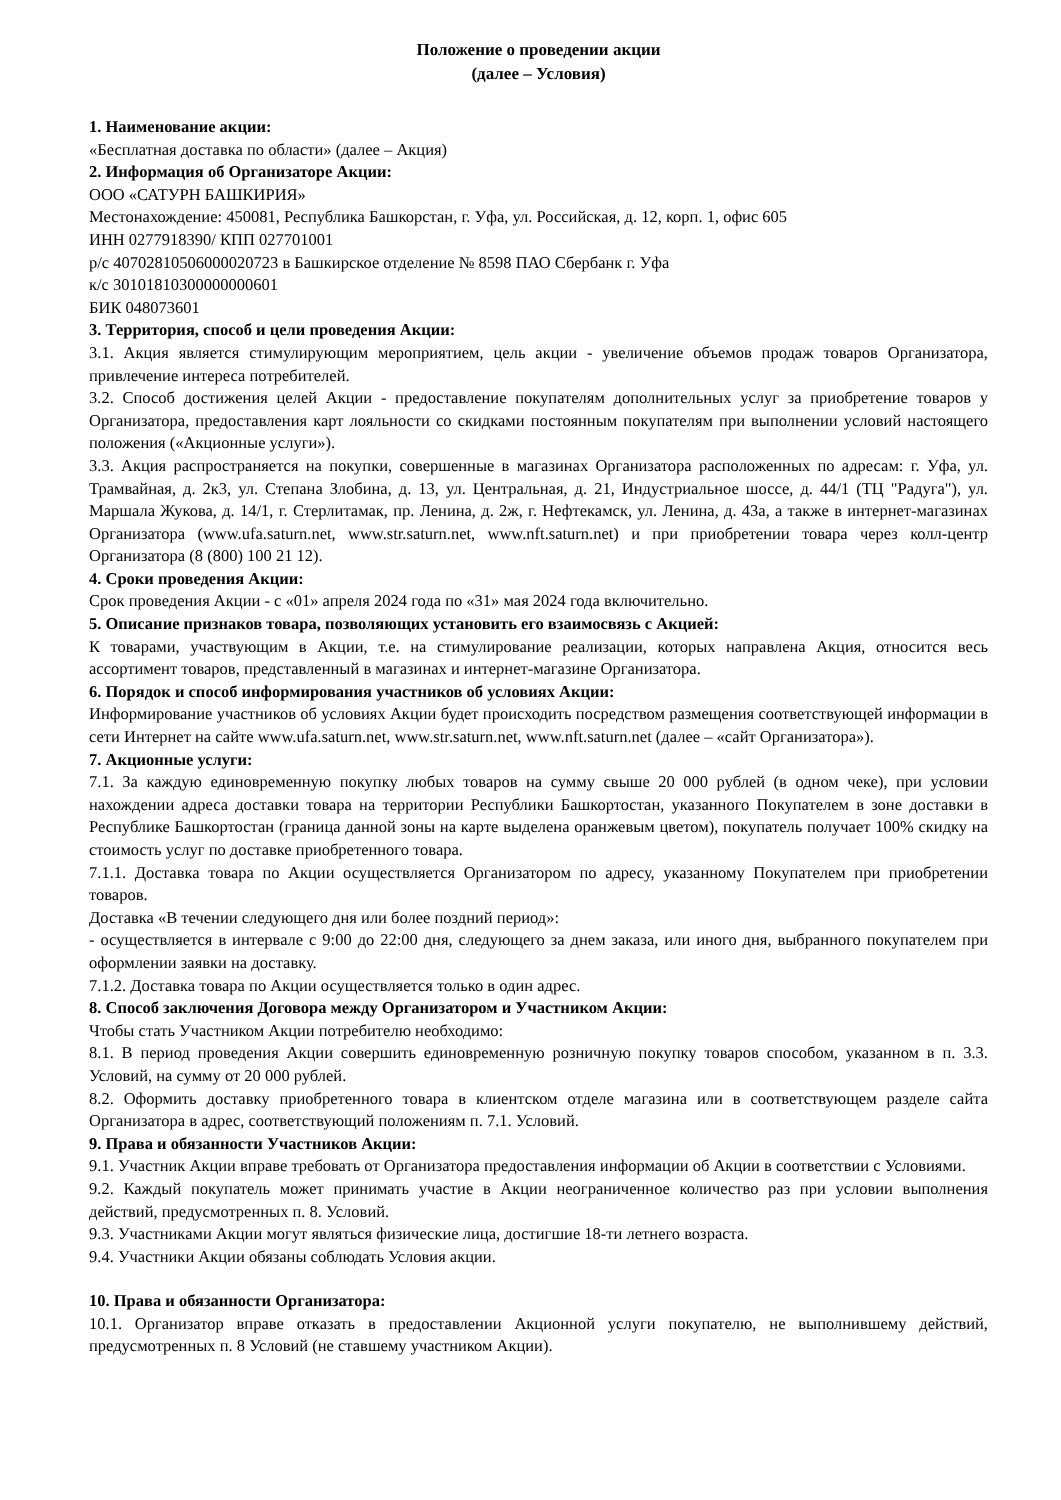Положение о проведении акции
(далее – Условия)
1. Наименование акции:
«Бесплатная доставка по области» (далее – Акция)
2. Информация об Организаторе Акции:
ООО «САТУРН БАШКИРИЯ»
Местонахождение: 450081, Республика Башкорстан, г. Уфа, ул. Российская, д. 12, корп. 1, офис 605
ИНН 0277918390/ КПП 027701001
р/с 40702810506000020723 в Башкирское отделение № 8598 ПАО Сбербанк г. Уфа
к/с 30101810300000000601
БИК 048073601
3. Территория, способ и цели проведения Акции:
3.1. Акция является стимулирующим мероприятием, цель акции - увеличение объемов продаж товаров Организатора, привлечение интереса потребителей.
3.2. Способ достижения целей Акции - предоставление покупателям дополнительных услуг за приобретение товаров у Организатора, предоставления карт лояльности со скидками постоянным покупателям при выполнении условий настоящего положения («Акционные услуги»).
3.3. Акция распространяется на покупки, совершенные в магазинах Организатора расположенных по адресам: г. Уфа, ул. Трамвайная, д. 2к3, ул. Степана Злобина, д. 13, ул. Центральная, д. 21, Индустриальное шоссе, д. 44/1 (ТЦ "Радуга"), ул. Маршала Жукова, д. 14/1, г. Стерлитамак, пр. Ленина, д. 2ж, г. Нефтекамск, ул. Ленина, д. 43а, а также в интернет-магазинах Организатора (www.ufa.saturn.net, www.str.saturn.net, www.nft.saturn.net) и при приобретении товара через колл-центр Организатора (8 (800) 100 21 12).
4. Сроки проведения Акции:
Срок проведения Акции - с «01» апреля 2024 года по «31» мая 2024 года включительно.
5. Описание признаков товара, позволяющих установить его взаимосвязь с Акцией:
К товарами, участвующим в Акции, т.е. на стимулирование реализации, которых направлена Акция, относится весь ассортимент товаров, представленный в магазинах и интернет-магазине Организатора.
6. Порядок и способ информирования участников об условиях Акции:
Информирование участников об условиях Акции будет происходить посредством размещения соответствующей информации в сети Интернет на сайте www.ufa.saturn.net, www.str.saturn.net, www.nft.saturn.net (далее – «сайт Организатора»).
7. Акционные услуги:
7.1. За каждую единовременную покупку любых товаров на сумму свыше 20 000 рублей (в одном чеке), при условии нахождении адреса доставки товара на территории Республики Башкортостан, указанного Покупателем в зоне доставки в Республике Башкортостан (граница данной зоны на карте выделена оранжевым цветом), покупатель получает 100% скидку на стоимость услуг по доставке приобретенного товара.
7.1.1. Доставка товара по Акции осуществляется Организатором по адресу, указанному Покупателем при приобретении товаров.
Доставка «В течении следующего дня или более поздний период»:
- осуществляется в интервале с 9:00 до 22:00 дня, следующего за днем заказа, или иного дня, выбранного покупателем при оформлении заявки на доставку.
7.1.2. Доставка товара по Акции осуществляется только в один адрес.
8. Способ заключения Договора между Организатором и Участником Акции:
Чтобы стать Участником Акции потребителю необходимо:
8.1. В период проведения Акции совершить единовременную розничную покупку товаров способом, указанном в п. 3.3. Условий, на сумму от 20 000 рублей.
8.2. Оформить доставку приобретенного товара в клиентском отделе магазина или в соответствующем разделе сайта Организатора в адрес, соответствующий положениям п. 7.1. Условий.
9. Права и обязанности Участников Акции:
9.1. Участник Акции вправе требовать от Организатора предоставления информации об Акции в соответствии с Условиями.
9.2. Каждый покупатель может принимать участие в Акции неограниченное количество раз при условии выполнения действий, предусмотренных п. 8. Условий.
9.3. Участниками Акции могут являться физические лица, достигшие 18-ти летнего возраста.
9.4. Участники Акции обязаны соблюдать Условия акции.
10. Права и обязанности Организатора:
10.1. Организатор вправе отказать в предоставлении Акционной услуги покупателю, не выполнившему действий, предусмотренных п. 8 Условий (не ставшему участником Акции).